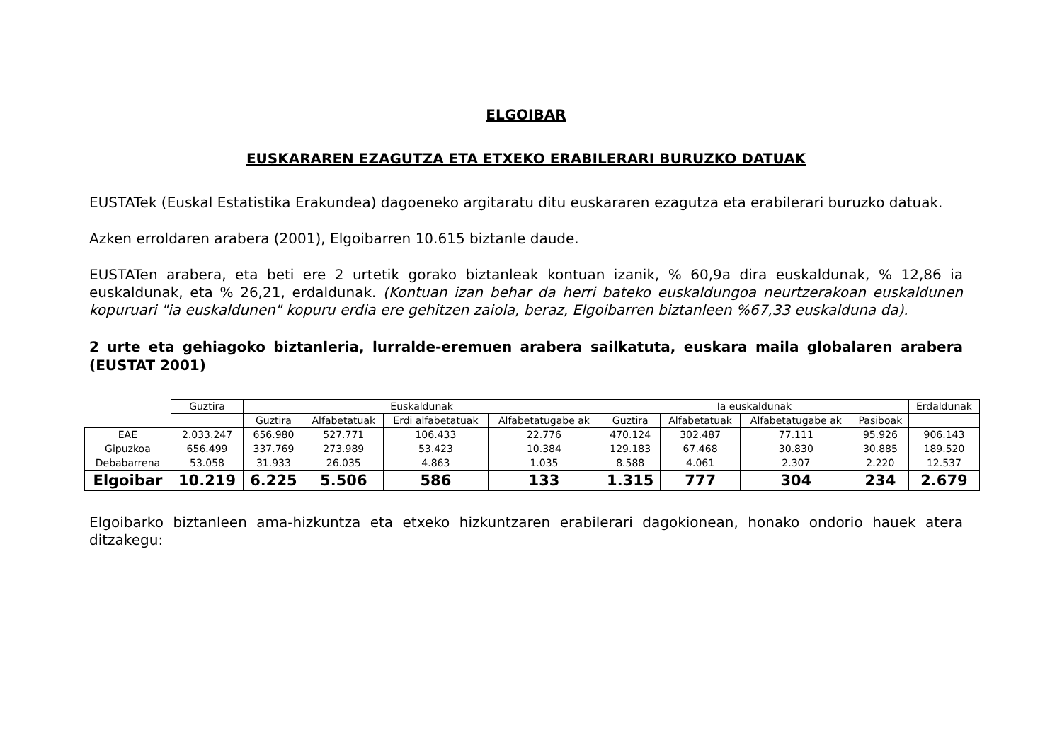ELGOIBAR
EUSKARAREN EZAGUTZA ETA ETXEKO ERABILERARI BURUZKO DATUAK
EUSTATek (Euskal Estatistika Erakundea) dagoeneko argitaratu ditu euskararen ezagutza eta erabilerari buruzko datuak.
Azken erroldaren arabera (2001), Elgoibarren 10.615 biztanle daude.
EUSTATen arabera, eta beti ere 2 urtetik gorako biztanleak kontuan izanik, % 60,9a dira euskaldunak, % 12,86 ia euskaldunak, eta % 26,21, erdaldunak. (Kontuan izan behar da herri bateko euskaldungoa neurtzerakoan euskaldunen kopuruari "ia euskaldunen" kopuru erdia ere gehitzen zaiola, beraz, Elgoibarren biztanleen %67,33 euskalduna da).
2 urte eta gehiagoko biztanleria, lurralde-eremuen arabera sailkatuta, euskara maila globalaren arabera (EUSTAT 2001)
| | Guztira | Euskaldunak | | | | Ia euskaldunak | | | | Erdaldunak |
| --- | --- | --- | --- | --- | --- | --- | --- | --- | --- | --- |
| | | Guztira | Alfabetatuak | Erdi alfabetatuak | Alfabetatugabe ak | Guztira | Alfabetatuak | Alfabetatugabe ak | Pasiboak | |
| EAE | 2.033.247 | 656.980 | 527.771 | 106.433 | 22.776 | 470.124 | 302.487 | 77.111 | 95.926 | 906.143 |
| Gipuzkoa | 656.499 | 337.769 | 273.989 | 53.423 | 10.384 | 129.183 | 67.468 | 30.830 | 30.885 | 189.520 |
| Debabarrena | 53.058 | 31.933 | 26.035 | 4.863 | 1.035 | 8.588 | 4.061 | 2.307 | 2.220 | 12.537 |
| Elgoibar | 10.219 | 6.225 | 5.506 | 586 | 133 | 1.315 | 777 | 304 | 234 | 2.679 |
Elgoibarko biztanleen ama-hizkuntza eta etxeko hizkuntzaren erabilerari dagokionean, honako ondorio hauek atera ditzakegu: